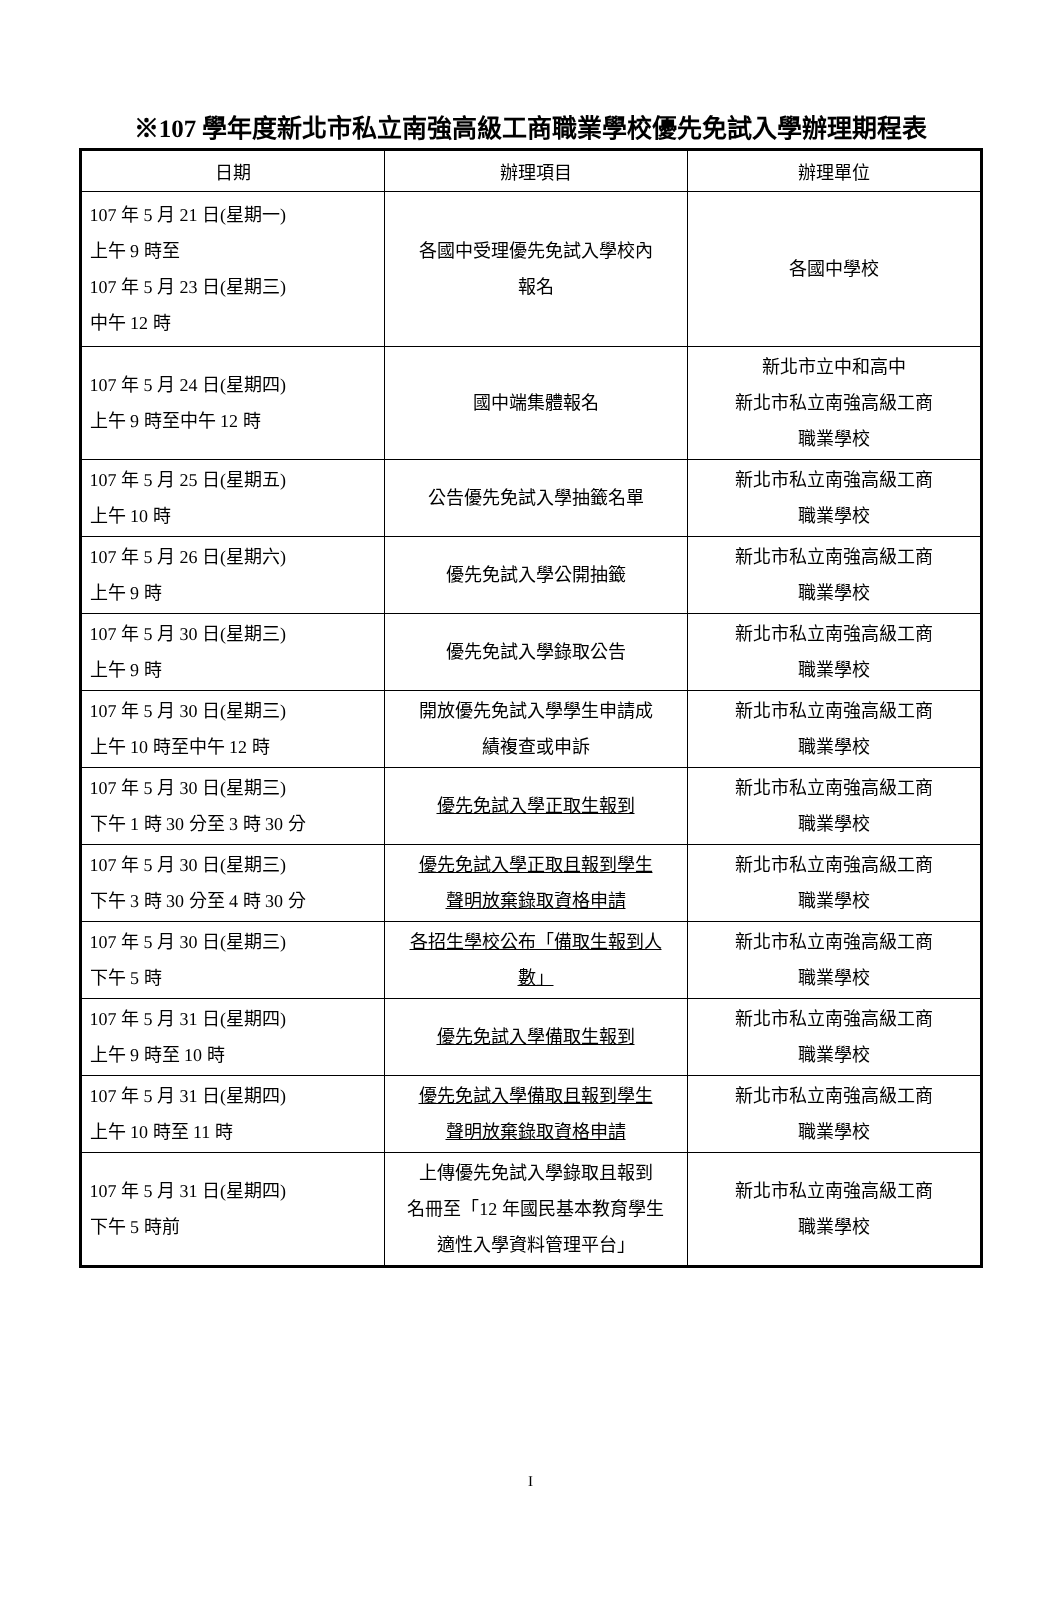※107 學年度新北市私立南強高級工商職業學校優先免試入學辦理期程表
| 日期 | 辦理項目 | 辦理單位 |
| --- | --- | --- |
| 107 年 5 月 21 日(星期一) 上午 9 時至 107 年 5 月 23 日(星期三) 中午 12 時 | 各國中受理優先免試入學校內 報名 | 各國中學校 |
| 107 年 5 月 24 日(星期四) 上午 9 時至中午 12 時 | 國中端集體報名 | 新北市立中和高中 新北市私立南強高級工商 職業學校 |
| 107 年 5 月 25 日(星期五) 上午 10 時 | 公告優先免試入學抽籤名單 | 新北市私立南強高級工商 職業學校 |
| 107 年 5 月 26 日(星期六) 上午 9 時 | 優先免試入學公開抽籤 | 新北市私立南強高級工商 職業學校 |
| 107 年 5 月 30 日(星期三) 上午 9 時 | 優先免試入學錄取公告 | 新北市私立南強高級工商 職業學校 |
| 107 年 5 月 30 日(星期三) 上午 10 時至中午 12 時 | 開放優先免試入學學生申請成 績複查或申訴 | 新北市私立南強高級工商 職業學校 |
| 107 年 5 月 30 日(星期三) 下午 1 時 30 分至 3 時 30 分 | 優先免試入學正取生報到 | 新北市私立南強高級工商 職業學校 |
| 107 年 5 月 30 日(星期三) 下午 3 時 30 分至 4 時 30 分 | 優先免試入學正取且報到學生 聲明放棄錄取資格申請 | 新北市私立南強高級工商 職業學校 |
| 107 年 5 月 30 日(星期三) 下午 5 時 | 各招生學校公布「備取生報到人 數」 | 新北市私立南強高級工商 職業學校 |
| 107 年 5 月 31 日(星期四) 上午 9 時至 10 時 | 優先免試入學備取生報到 | 新北市私立南強高級工商 職業學校 |
| 107 年 5 月 31 日(星期四) 上午 10 時至 11 時 | 優先免試入學備取且報到學生 聲明放棄錄取資格申請 | 新北市私立南強高級工商 職業學校 |
| 107 年 5 月 31 日(星期四) 下午 5 時前 | 上傳優先免試入學錄取且報到 名冊至「12 年國民基本教育學生 適性入學資料管理平台」 | 新北市私立南強高級工商 職業學校 |
I